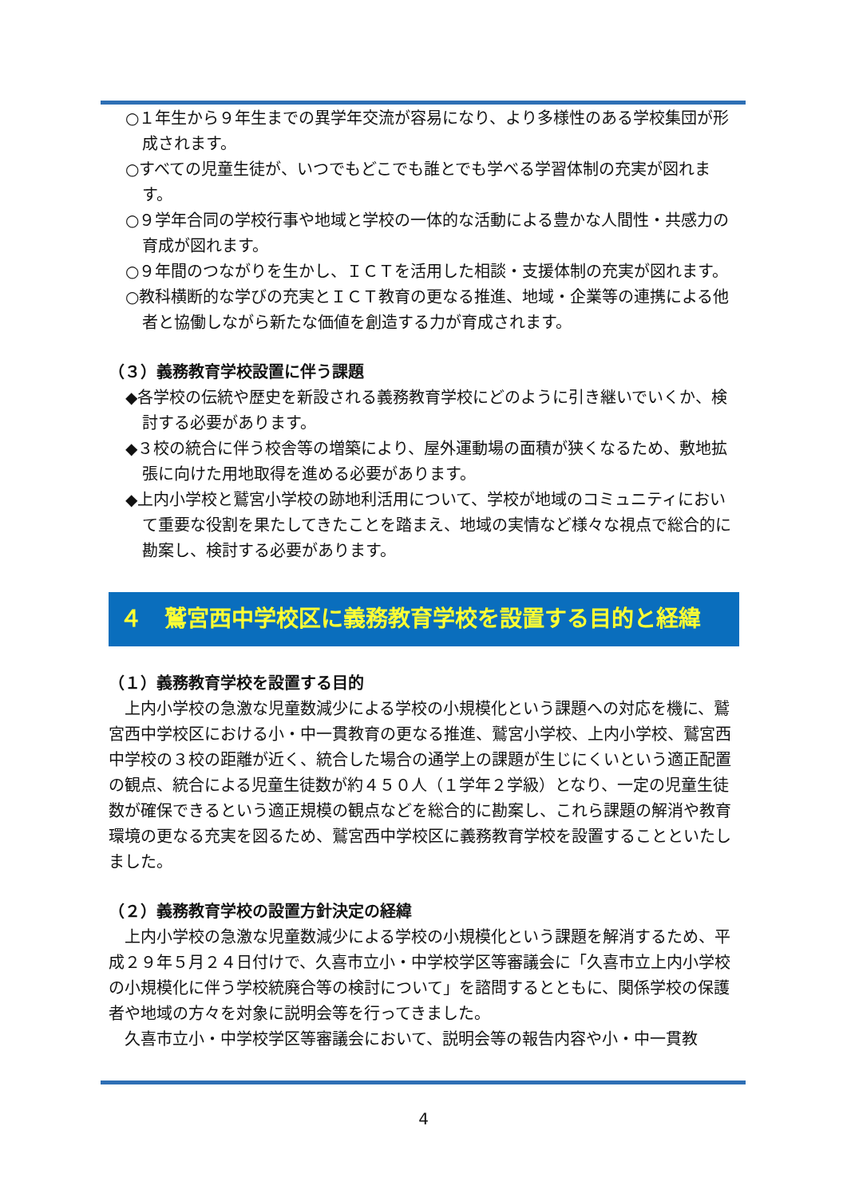○１年生から９年生までの異学年交流が容易になり、より多様性のある学校集団が形成されます。
○すべての児童生徒が、いつでもどこでも誰とでも学べる学習体制の充実が図れます。
○９学年合同の学校行事や地域と学校の一体的な活動による豊かな人間性・共感力の育成が図れます。
○９年間のつながりを生かし、ＩＣＴを活用した相談・支援体制の充実が図れます。
○教科横断的な学びの充実とＩＣＴ教育の更なる推進、地域・企業等の連携による他者と協働しながら新たな価値を創造する力が育成されます。
（３）義務教育学校設置に伴う課題
◆各学校の伝統や歴史を新設される義務教育学校にどのように引き継いでいくか、検討する必要があります。
◆３校の統合に伴う校舎等の増築により、屋外運動場の面積が狭くなるため、敷地拡張に向けた用地取得を進める必要があります。
◆上内小学校と鷲宮小学校の跡地利活用について、学校が地域のコミュニティにおいて重要な役割を果たしてきたことを踏まえ、地域の実情など様々な視点で総合的に勘案し、検討する必要があります。
４　鷲宮西中学校区に義務教育学校を設置する目的と経緯
（１）義務教育学校を設置する目的
上内小学校の急激な児童数減少による学校の小規模化という課題への対応を機に、鷲宮西中学校区における小・中一貫教育の更なる推進、鷲宮小学校、上内小学校、鷲宮西中学校の３校の距離が近く、統合した場合の通学上の課題が生じにくいという適正配置の観点、統合による児童生徒数が約４５０人（１学年２学級）となり、一定の児童生徒数が確保できるという適正規模の観点などを総合的に勘案し、これら課題の解消や教育環境の更なる充実を図るため、鷲宮西中学校区に義務教育学校を設置することといたしました。
（２）義務教育学校の設置方針決定の経緯
上内小学校の急激な児童数減少による学校の小規模化という課題を解消するため、平成２９年５月２４日付けで、久喜市立小・中学校学区等審議会に「久喜市立上内小学校の小規模化に伴う学校統廃合等の検討について」を諮問するとともに、関係学校の保護者や地域の方々を対象に説明会等を行ってきました。
久喜市立小・中学校学区等審議会において、説明会等の報告内容や小・中一貫教
4